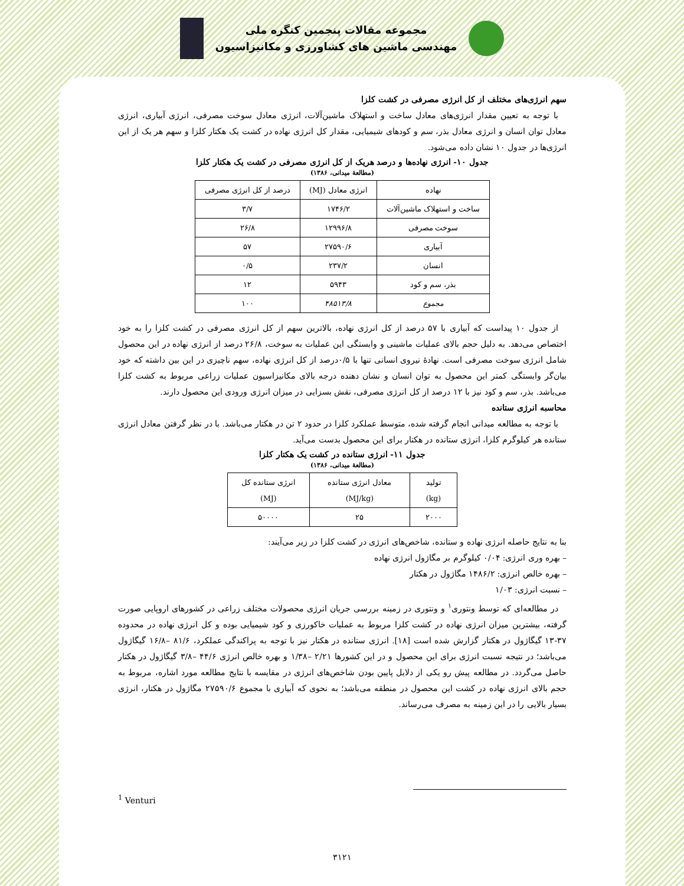مجموعه مقالات پنجمین کنگره ملی
مهندسی ماشین های کشاورزی و مکانیزاسیون
سهم انرژی‌های مختلف از کل انرژی مصرفی در کشت کلزا
با توجه به تعیین مقدار انرژی‌های معادل ساخت و استهلاک ماشین‌آلات، انرژی معادل سوخت مصرفی، انرژی آبیاری، انرژی معادل توان انسان و انرژی معادل بذر، سم و کودهای شیمیایی، مقدار کل انرژی نهاده در کشت یک هکتار کلزا و سهم هر یک از این انرژی‌ها در جدول ۱۰ نشان داده می‌شود.
جدول ۱۰- انرژی نهاده‌ها و درصد هریک از کل انرژی مصرفی در کشت یک هکتار کلزا
(مطالعهٔ میدانی، ۱۳۸۶)
| نهاده | انرژی معادل (MJ) | درصد از کل انرژی مصرفی |
| --- | --- | --- |
| ساخت و استهلاک ماشین‌آلات | ۱۷۴۶/۲ | ۳/۷ |
| سوخت مصرفی | ۱۲۹۹۶/۸ | ۲۶/۸ |
| آبیاری | ۲۷۵۹۰/۶ | ۵۷ |
| انسان | ۲۳۷/۲ | ۰/۵ |
| بذر، سم و کود | ۵۹۴۳ | ۱۲ |
| مجموع | ۴۸۵۱۳/۸ | ۱۰۰ |
از جدول ۱۰ پیداست که آبیاری با ۵۷ درصد از کل انرژی نهاده، بالاترین سهم از کل انرژی مصرفی در کشت کلزا را به خود اختصاص می‌دهد. به دلیل حجم بالای عملیات ماشینی و وابستگی این عملیات به سوخت، ۲۶/۸ درصد از انرژی نهاده در این محصول شامل انرژی سوخت مصرفی است. نهادهٔ نیروی انسانی تنها با ۰/۵درصد از کل انرژی نهاده، سهم ناچیزی در این بین داشته که خود بیان‌گر وابستگی کمتر این محصول به توان انسان و نشان دهنده درجه بالای مکانیزاسیون عملیات زراعی مربوط به کشت کلزا می‌باشد. بذر، سم و کود نیز با ۱۲ درصد از کل انرژی مصرفی، نقش بسزایی در میزان انرژی ورودی این محصول دارند.
محاسبه انرژی ستانده
با توجه به مطالعه میدانی انجام گرفته شده، متوسط عملکرد کلزا در حدود ۲ تن در هکتار می‌باشد. با در نظر گرفتن معادل انرژی ستانده هر کیلوگرم کلزا، انرژی ستانده در هکتار برای این محصول بدست می‌آید.
جدول ۱۱- انرژی ستانده در کشت یک هکتار کلزا
(مطالعهٔ میدانی، ۱۳۸۶)
| تولید (kg) | معادل انرژی ستانده (MJ/kg) | انرژی ستانده کل (MJ) |
| --- | --- | --- |
| ۲۰۰۰ | ۲۵ | ۵۰۰۰۰ |
بنا به نتایج حاصله انرژی نهاده و ستانده، شاخص‌های انرژی در کشت کلزا در زیر می‌آیند:
– بهره وری انرژی: ۰/۰۴ کیلوگرم بر مگاژول انرژی نهاده
– بهره خالص انرژی: ۱۴۸۶/۲ مگاژول در هکتار
– نسبت انرژی: ۱/۰۳
در مطالعه‌ای که توسط ونتوری<sup>۱</sup> و ونتوری در زمینه بررسی جریان انرژی محصولات مختلف زراعی در کشورهای اروپایی صورت گرفته، بیشترین میزان انرژی نهاده در کشت کلزا مربوط به عملیات خاکورزی و کود شیمیایی بوده و کل انرژی نهاده در محدوده ۳۷-۱۳ گیگاژول در هکتار گزارش شده است [۱۸]. انرژی ستانده در هکتار نیز با توجه به پراکندگی عملکرد، ۸۱/۶ –۱۶/۸ گیگاژول می‌باشد؛ در نتیجه نسبت انرژی برای این محصول و در این کشورها ۲/۲۱ –۱/۳۸ و بهره خالص انرژی ۴۴/۶ –۳/۸ گیگاژول در هکتار حاصل می‌گردد. در مطالعه پیش رو یکی از دلایل پایین بودن شاخص‌های انرژی در مقایسه با نتایج مطالعه مورد اشاره، مربوط به حجم بالای انرژی نهاده در کشت این محصول در منطقه می‌باشد؛ به نحوی که آبیاری با مجموع ۲۷۵۹۰/۶ مگاژول در هکتار، انرژی بسیار بالایی را در این زمینه به مصرف می‌رساند.
<sup>1</sup> Venturi
۳۱۲۱